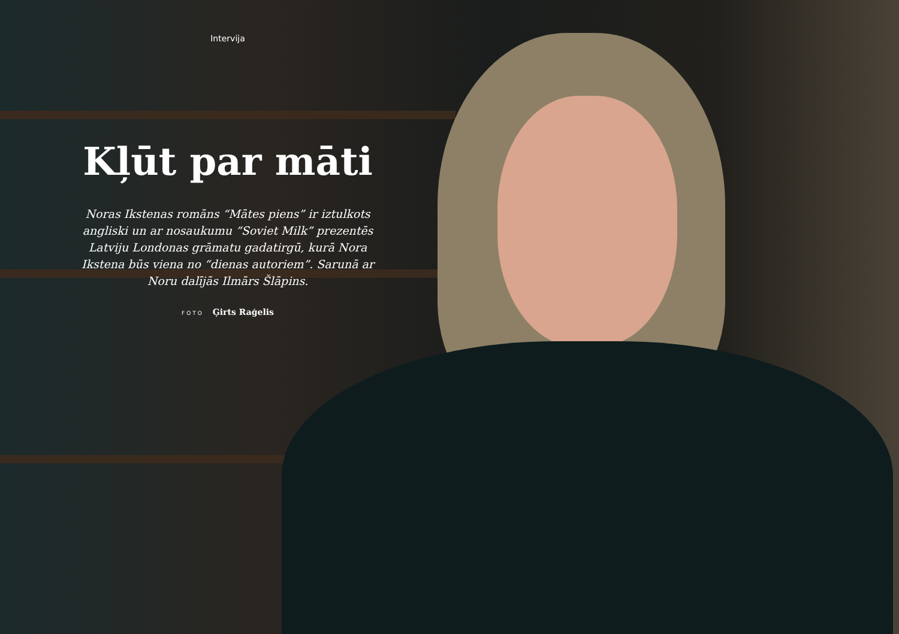Intervija
Kļūt par māti
Noras Ikstenas romāns “Mātes piens” ir iztulkots angliski un ar nosaukumu “Soviet Milk” prezentēs Latviju Londonas grāmatu gadatirgū, kurā Nora Ikstena būs viena no “dienas autoriem”. Sarunā ar Noru dalījās Ilmārs Šlāpins.
FOTO Ģirts Raģelis